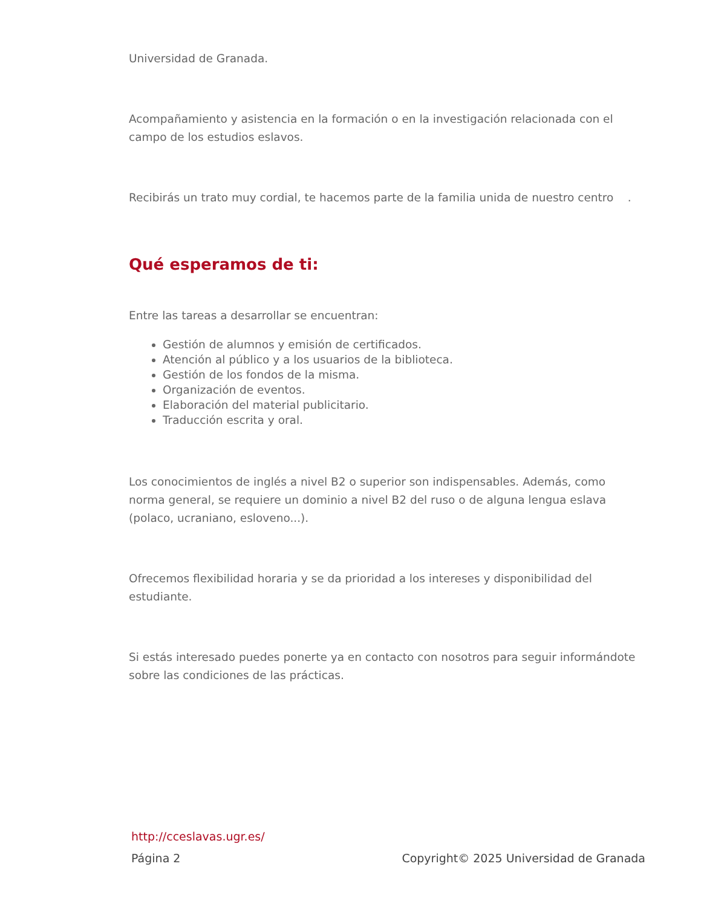Universidad de Granada.
Acompañamiento y asistencia en la formación o en la investigación relacionada con el campo de los estudios eslavos.
Recibirás un trato muy cordial, te hacemos parte de la familia unida de nuestro centro .
Qué esperamos de ti:
Entre las tareas a desarrollar se encuentran:
Gestión de alumnos y emisión de certificados.
Atención al público y a los usuarios de la biblioteca.
Gestión de los fondos de la misma.
Organización de eventos.
Elaboración del material publicitario.
Traducción escrita y oral.
Los conocimientos de inglés a nivel B2 o superior son indispensables. Además, como norma general, se requiere un dominio a nivel B2 del ruso o de alguna lengua eslava (polaco, ucraniano, esloveno...).
Ofrecemos flexibilidad horaria y se da prioridad a los intereses y disponibilidad del estudiante.
Si estás interesado puedes ponerte ya en contacto con nosotros para seguir informándote sobre las condiciones de las prácticas.
http://cceslavas.ugr.es/
Página 2 Copyright© 2025 Universidad de Granada